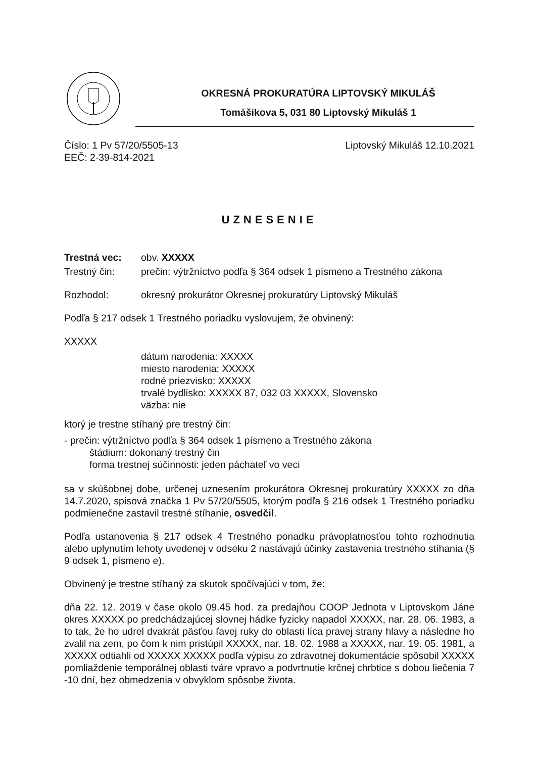OKRESNÁ PROKURATÚRA LIPTOVSKÝ MIKULÁŠ
Tomášikova 5, 031 80 Liptovský Mikuláš 1
Číslo: 1 Pv 57/20/5505-13 Liptovský Mikuláš 12.10.2021
EEČ: 2-39-814-2021
UZNESENIE
Trestná vec: obv. XXXXX
Trestný čin: prečin: výtržníctvo podľa § 364 odsek 1 písmeno a Trestného zákona
Rozhodol: okresný prokurátor Okresnej prokuratúry Liptovský Mikuláš
Podľa § 217 odsek 1 Trestného poriadku vyslovujem, že obvinený:
XXXXX
dátum narodenia: XXXXX
miesto narodenia: XXXXX
rodné priezvisko: XXXXX
trvalé bydlisko: XXXXX 87, 032 03 XXXXX, Slovensko
väzba: nie
ktorý je trestne stíhaný pre trestný čin:
- prečin: výtržníctvo podľa § 364 odsek 1 písmeno a Trestného zákona
štádium: dokonaný trestný čin
forma trestnej súčinnosti: jeden páchateľ vo veci
sa v skúšobnej dobe, určenej uznesením prokurátora Okresnej prokuratúry XXXXX zo dňa 14.7.2020, spisová značka 1 Pv 57/20/5505, ktorým podľa § 216 odsek 1 Trestného poriadku podmienečne zastavil trestné stíhanie, osvedčil.
Podľa ustanovenia § 217 odsek 4 Trestného poriadku právoplatnosťou tohto rozhodnutia alebo uplynutím lehoty uvedenej v odseku 2 nastávajú účinky zastavenia trestného stíhania (§ 9 odsek 1, písmeno e).
Obvinený je trestne stíhaný za skutok spočívajúci v tom, že:
dňa 22. 12. 2019 v čase okolo 09.45 hod. za predajňou COOP Jednota v Liptovskom Jáne okres XXXXX po predchádzajúcej slovnej hádke fyzicky napadol XXXXX, nar. 28. 06. 1983, a to tak, že ho udrel dvakrát päsťou ľavej ruky do oblasti líca pravej strany hlavy a následne ho zvalil na zem, po čom k nim pristúpil XXXXX, nar. 18. 02. 1988 a XXXXX, nar. 19. 05. 1981, a XXXXX odtiahli od XXXXX XXXXX podľa výpisu zo zdravotnej dokumentácie spôsobil XXXXX pomliaždenie temporálnej oblasti tváre vpravo a podvrtnutie krčnej chrbtice s dobou liečenia 7 -10 dní, bez obmedzenia v obvyklom spôsobe života.